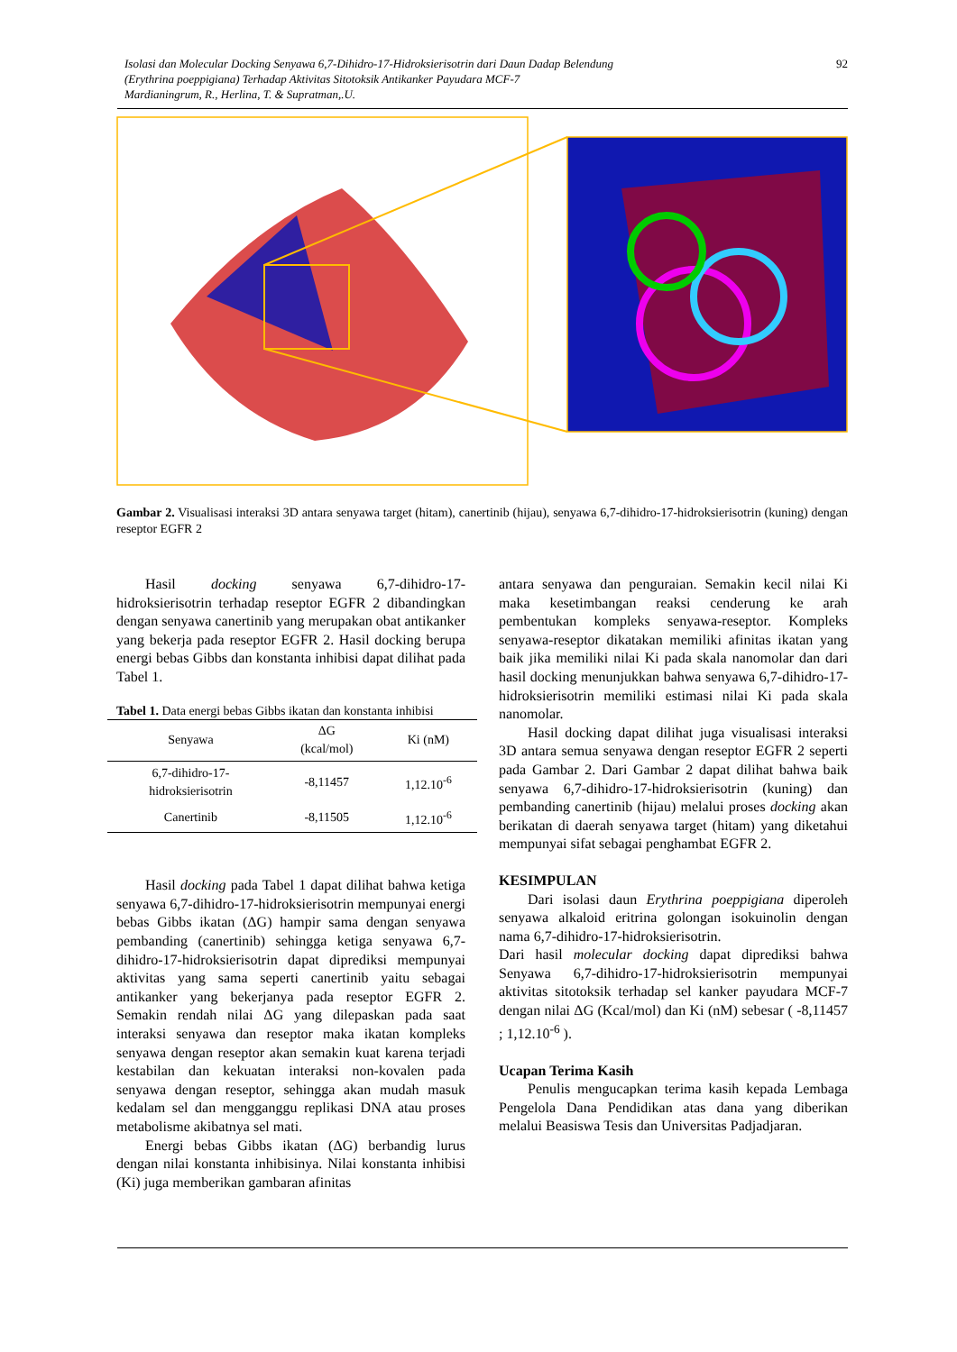Isolasi dan Molecular Docking Senyawa 6,7-Dihidro-17-Hidroksierisotrin dari Daun Dadap Belendung
(Erythrina poeppigiana) Terhadap Aktivitas Sitotoksik Antikanker Payudara MCF-7
Mardianingrum, R., Herlina, T. & Supratman,.U.
92
Gambar 2. Visualisasi interaksi 3D antara senyawa target (hitam), canertinib (hijau), senyawa 6,7-dihidro-17-hidroksierisotrin (kuning) dengan reseptor EGFR 2
Hasil docking senyawa 6,7-dihidro-17-hidroksierisotrin terhadap reseptor EGFR 2 dibandingkan dengan senyawa canertinib yang merupakan obat antikanker yang bekerja pada reseptor EGFR 2. Hasil docking berupa energi bebas Gibbs dan konstanta inhibisi dapat dilihat pada Tabel 1.
Tabel 1. Data energi bebas Gibbs ikatan dan konstanta inhibisi
| Senyawa | ΔG (kcal/mol) | Ki (nM) |
| --- | --- | --- |
| 6,7-dihidro-17- hidroksierisotrin | -8,11457 | 1,12.10<sup>-6</sup> |
| Canertinib | -8,11505 | 1,12.10<sup>-6</sup> |
Hasil docking pada Tabel 1 dapat dilihat bahwa ketiga senyawa 6,7-dihidro-17-hidroksierisotrin mempunyai energi bebas Gibbs ikatan (ΔG) hampir sama dengan senyawa pembanding (canertinib) sehingga ketiga senyawa 6,7-dihidro-17-hidroksierisotrin dapat diprediksi mempunyai aktivitas yang sama seperti canertinib yaitu sebagai antikanker yang bekerjanya pada reseptor EGFR 2. Semakin rendah nilai ΔG yang dilepaskan pada saat interaksi senyawa dan reseptor maka ikatan kompleks senyawa dengan reseptor akan semakin kuat karena terjadi kestabilan dan kekuatan interaksi non-kovalen pada senyawa dengan reseptor, sehingga akan mudah masuk kedalam sel dan mengganggu replikasi DNA atau proses metabolisme akibatnya sel mati.
Energi bebas Gibbs ikatan (ΔG) berbandig lurus dengan nilai konstanta inhibisinya. Nilai konstanta inhibisi (Ki) juga memberikan gambaran afinitas
antara senyawa dan penguraian. Semakin kecil nilai Ki maka kesetimbangan reaksi cenderung ke arah pembentukan kompleks senyawa-reseptor. Kompleks senyawa-reseptor dikatakan memiliki afinitas ikatan yang baik jika memiliki nilai Ki pada skala nanomolar dan dari hasil docking menunjukkan bahwa senyawa 6,7-dihidro-17-hidroksierisotrin memiliki estimasi nilai Ki pada skala nanomolar.
Hasil docking dapat dilihat juga visualisasi interaksi 3D antara semua senyawa dengan reseptor EGFR 2 seperti pada Gambar 2. Dari Gambar 2 dapat dilihat bahwa baik senyawa 6,7-dihidro-17-hidroksierisotrin (kuning) dan pembanding canertinib (hijau) melalui proses docking akan berikatan di daerah senyawa target (hitam) yang diketahui mempunyai sifat sebagai penghambat EGFR 2.
KESIMPULAN
Dari isolasi daun Erythrina poeppigiana diperoleh senyawa alkaloid eritrina golongan isokuinolin dengan nama 6,7-dihidro-17-hidroksierisotrin.
Dari hasil molecular docking dapat diprediksi bahwa Senyawa 6,7-dihidro-17-hidroksierisotrin mempunyai aktivitas sitotoksik terhadap sel kanker payudara MCF-7 dengan nilai ΔG (Kcal/mol) dan Ki (nM) sebesar ( -8,11457 ; 1,12.10<sup>-6</sup> ).
Ucapan Terima Kasih
Penulis mengucapkan terima kasih kepada Lembaga Pengelola Dana Pendidikan atas dana yang diberikan melalui Beasiswa Tesis dan Universitas Padjadjaran.